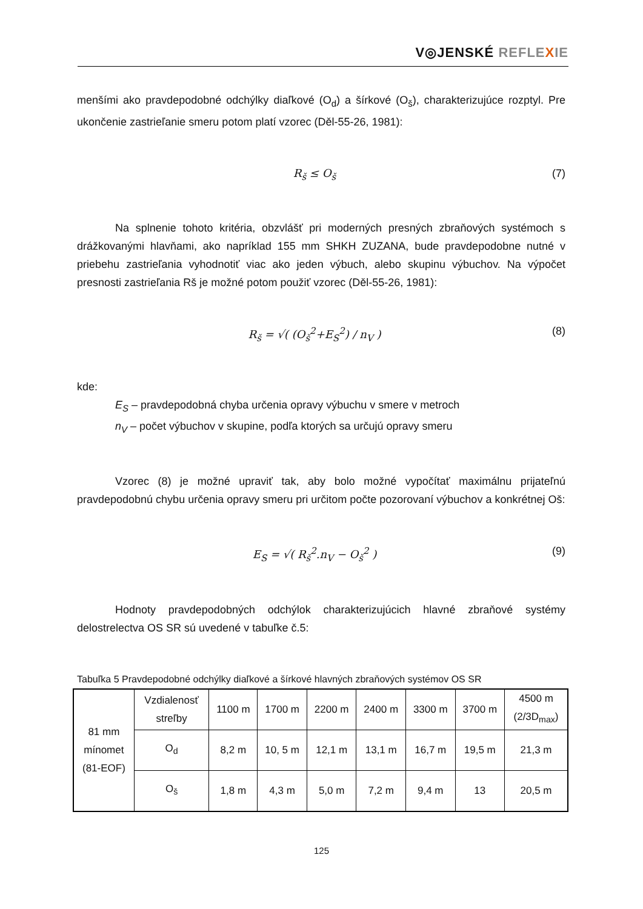V◎JENSKÉ REFLE XIE
menšími ako pravdepodobné odchýlky diaľkové (O<sub>d</sub>) a šírkové (O<sub>š</sub>), charakterizujúce rozptyl. Pre ukončenie zastrieľanie smeru potom platí vzorec (Děl-55-26, 1981):
R<sub>š</sub> ≤ O<sub>š</sub> (7)
Na splnenie tohoto kritéria, obzvlášť pri moderných presných zbraňových systémoch s drážkovanými hlavňami, ako napríklad 155 mm SHKH ZUZANA, bude pravdepodobne nutné v priebehu zastrieľania vyhodnotiť viac ako jeden výbuch, alebo skupinu výbuchov. Na výpočet presnosti zastrieľania Rš je možné potom použiť vzorec (Děl-55-26, 1981):
R<sub>š</sub> = √( (O<sub>š</sub><sup>2</sup>+E<sub>S</sub><sup>2</sup>) / n<sub>V</sub> ) (8)
kde:
E<sub>S</sub> – pravdepodobná chyba určenia opravy výbuchu v smere v metroch
n<sub>V</sub> – počet výbuchov v skupine, podľa ktorých sa určujú opravy smeru
Vzorec (8) je možné upraviť tak, aby bolo možné vypočítať maximálnu prijateľnú pravdepodobnú chybu určenia opravy smeru pri určitom počte pozorovaní výbuchov a konkrétnej Oš:
E<sub>S</sub> = √( R<sub>š</sub><sup>2</sup>.n<sub>V</sub> − O<sub>š</sub><sup>2</sup> ) (9)
Hodnoty pravdepodobných odchýlok charakterizujúcich hlavné zbraňové systémy delostrelectva OS SR sú uvedené v tabuľke č.5:
Tabuľka 5 Pravdepodobné odchýlky diaľkové a šírkové hlavných zbraňových systémov OS SR
| 81 mm mínomet (81-EOF) | Vzdialenosť streľby | 1100 m | 1700 m | 2200 m | 2400 m | 3300 m | 3700 m | 4500 m (2/3D<sub>max</sub>) |
| | O<sub>d</sub> | 8,2 m | 10, 5 m | 12,1 m | 13,1 m | 16,7 m | 19,5 m | 21,3 m |
| | O<sub>š</sub> | 1,8 m | 4,3 m | 5,0 m | 7,2 m | 9,4 m | 13 | 20,5 m |
125